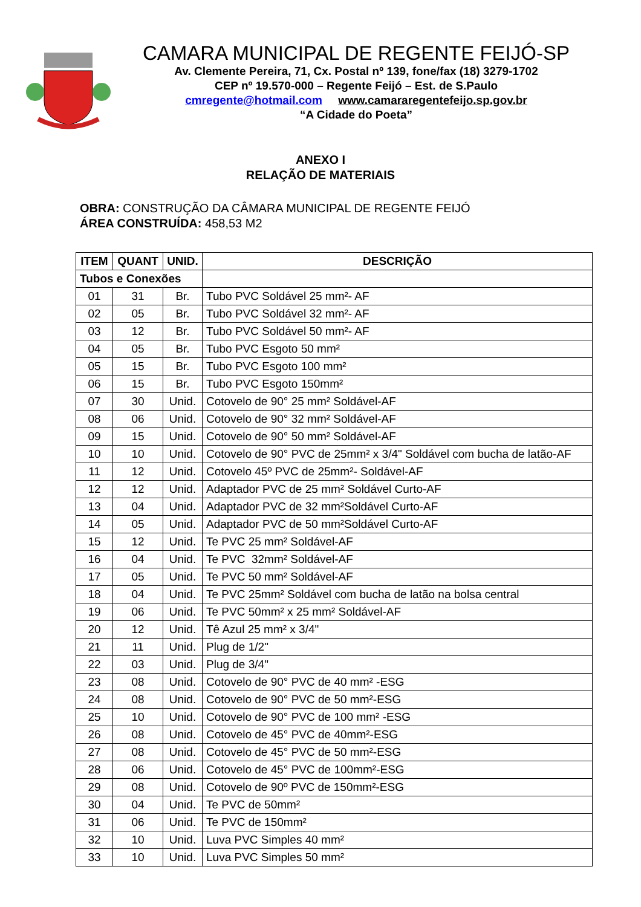CAMARA MUNICIPAL DE REGENTE FEIJÓ-SP
Av. Clemente Pereira, 71, Cx. Postal nº 139, fone/fax (18) 3279-1702
CEP nº 19.570-000 – Regente Feijó – Est. de S.Paulo
cmregente@hotmail.com www.camararegentefeijo.sp.gov.br
“A Cidade do Poeta”
ANEXO I
RELAÇÃO DE MATERIAIS
OBRA: CONSTRUÇÃO DA CÂMARA MUNICIPAL DE REGENTE FEIJÓ
ÁREA CONSTRUÍDA: 458,53 M2
| ITEM | QUANT | UNID. | DESCRIÇÃO |
| --- | --- | --- | --- |
| Tubos e Conexões | | | |
| 01 | 31 | Br. | Tubo PVC Soldável 25 mm²- AF |
| 02 | 05 | Br. | Tubo PVC Soldável 32 mm²- AF |
| 03 | 12 | Br. | Tubo PVC Soldável 50 mm²- AF |
| 04 | 05 | Br. | Tubo PVC Esgoto 50 mm² |
| 05 | 15 | Br. | Tubo PVC Esgoto 100 mm² |
| 06 | 15 | Br. | Tubo PVC Esgoto 150mm² |
| 07 | 30 | Unid. | Cotovelo de 90° 25 mm² Soldável-AF |
| 08 | 06 | Unid. | Cotovelo de 90° 32 mm² Soldável-AF |
| 09 | 15 | Unid. | Cotovelo de 90° 50 mm² Soldável-AF |
| 10 | 10 | Unid. | Cotovelo de 90° PVC de 25mm² x 3/4" Soldável com bucha de latão-AF |
| 11 | 12 | Unid. | Cotovelo 45º PVC de 25mm²- Soldável-AF |
| 12 | 12 | Unid. | Adaptador PVC de 25 mm² Soldável Curto-AF |
| 13 | 04 | Unid. | Adaptador PVC de 32 mm²Soldável Curto-AF |
| 14 | 05 | Unid. | Adaptador PVC de 50 mm²Soldável Curto-AF |
| 15 | 12 | Unid. | Te PVC 25 mm² Soldável-AF |
| 16 | 04 | Unid. | Te PVC 32mm² Soldável-AF |
| 17 | 05 | Unid. | Te PVC 50 mm² Soldável-AF |
| 18 | 04 | Unid. | Te PVC 25mm² Soldável com bucha de latão na bolsa central |
| 19 | 06 | Unid. | Te PVC 50mm² x 25 mm² Soldável-AF |
| 20 | 12 | Unid. | Tê Azul 25 mm² x 3/4" |
| 21 | 11 | Unid. | Plug de 1/2" |
| 22 | 03 | Unid. | Plug de 3/4" |
| 23 | 08 | Unid. | Cotovelo de 90° PVC de 40 mm² -ESG |
| 24 | 08 | Unid. | Cotovelo de 90° PVC de 50 mm²-ESG |
| 25 | 10 | Unid. | Cotovelo de 90° PVC de 100 mm² -ESG |
| 26 | 08 | Unid. | Cotovelo de 45° PVC de 40mm²-ESG |
| 27 | 08 | Unid. | Cotovelo de 45° PVC de 50 mm²-ESG |
| 28 | 06 | Unid. | Cotovelo de 45° PVC de 100mm²-ESG |
| 29 | 08 | Unid. | Cotovelo de 90º PVC de 150mm²-ESG |
| 30 | 04 | Unid. | Te PVC de 50mm² |
| 31 | 06 | Unid. | Te PVC de 150mm² |
| 32 | 10 | Unid. | Luva PVC Simples 40 mm² |
| 33 | 10 | Unid. | Luva PVC Simples 50 mm² |